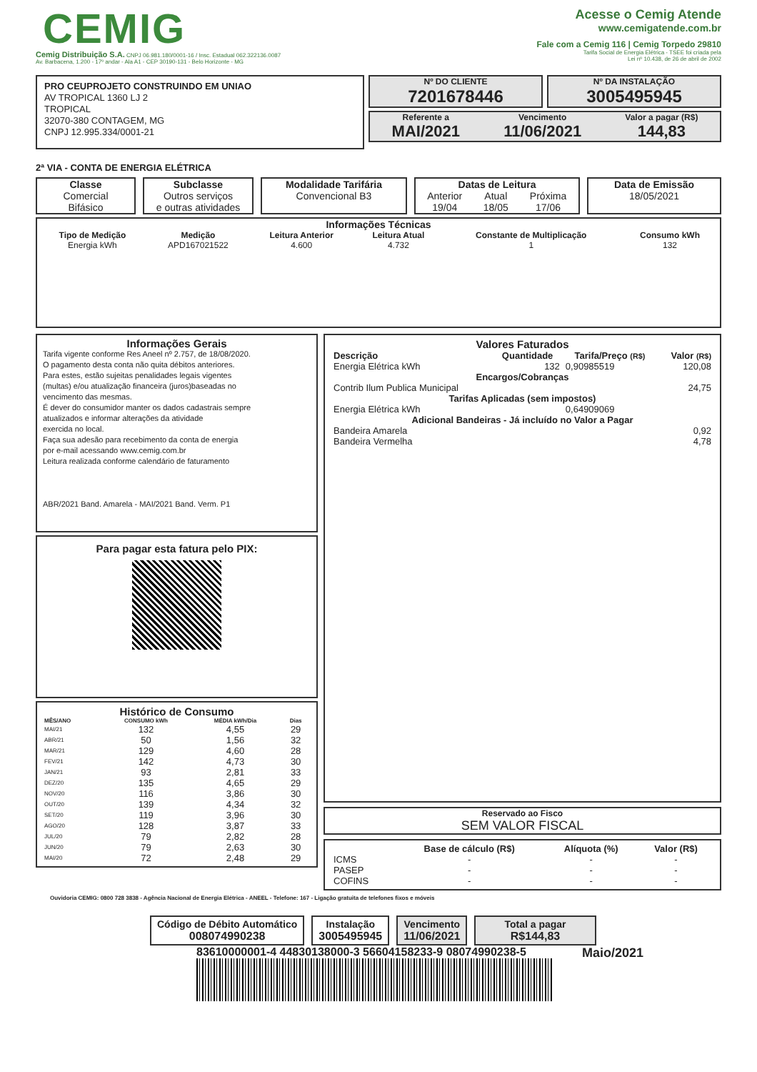CEMIG
Cemig Distribuição S.A. CNPJ 06.981.180/0001-16 / Insc. Estadual 062.322136.0087
Av. Barbacena, 1.200 - 17º andar - Ala A1 - CEP 30190-131 - Belo Horizonte - MG
Acesse o Cemig Atende
www.cemigatende.com.br
Fale com a Cemig 116 | Cemig Torpedo 29810
Tarifa Social de Energia Elétrica - TSEE foi criada pela
Lei nº 10.438, de 26 de abril de 2002
PRO CEUPROJETO CONSTRUINDO EM UNIAO
AV TROPICAL 1360 LJ 2
TROPICAL
32070-380 CONTAGEM, MG
CNPJ 12.995.334/0001-21
Nº DO CLIENTE
7201678446
Nº DA INSTALAÇÃO
3005495945
Referente a
MAI/2021
Vencimento
11/06/2021
Valor a pagar (R$)
144,83
2ª VIA - CONTA DE ENERGIA ELÉTRICA
Classe
Comercial
Bifásico
Subclasse
Outros serviços
e outras atividades
Modalidade Tarifária
Convencional B3
Datas de Leitura
| Anterior | Atual | Próxima |
| 19/04 | 18/05 | 17/06 |
Data de Emissão
18/05/2021
Informações Técnicas
| Tipo de Medição | Medição | Leitura Anterior | Leitura Atual | Constante de Multiplicação | Consumo kWh |
| --- | --- | --- | --- | --- | --- |
| Energia kWh | APD167021522 | 4.600 | 4.732 | 1 | 132 |
Informações Gerais
Tarifa vigente conforme Res Aneel nº 2.757, de 18/08/2020.
O pagamento desta conta não quita débitos anteriores.
Para estes, estão sujeitas penalidades legais vigentes
(multas) e/ou atualização financeira (juros)baseadas no
vencimento das mesmas.
É dever do consumidor manter os dados cadastrais sempre
atualizados e informar alterações da atividade
exercida no local.
Faça sua adesão para recebimento da conta de energia
por e-mail acessando www.cemig.com.br
Leitura realizada conforme calendário de faturamento
ABR/2021 Band. Amarela - MAI/2021 Band. Verm. P1
Para pagar esta fatura pelo PIX:
Histórico de Consumo
| MÊS/ANO | CONSUMO kWh | MÉDIA kWh/Dia | Dias |
| --- | --- | --- | --- |
| MAI/21 | 132 | 4,55 | 29 |
| ABR/21 | 50 | 1,56 | 32 |
| MAR/21 | 129 | 4,60 | 28 |
| FEV/21 | 142 | 4,73 | 30 |
| JAN/21 | 93 | 2,81 | 33 |
| DEZ/20 | 135 | 4,65 | 29 |
| NOV/20 | 116 | 3,86 | 30 |
| OUT/20 | 139 | 4,34 | 32 |
| SET/20 | 119 | 3,96 | 30 |
| AGO/20 | 128 | 3,87 | 33 |
| JUL/20 | 79 | 2,82 | 28 |
| JUN/20 | 79 | 2,63 | 30 |
| MAI/20 | 72 | 2,48 | 29 |
| Valores Faturados | | | |
| --- | --- | --- | --- |
| Descrição | Quantidade | Tarifa/Preço (R$) | Valor (R$) |
| Energia Elétrica kWh | 132 | 0,90985519 | 120,08 |
| Encargos/Cobranças | | | |
| Contrib Ilum Publica Municipal | | | 24,75 |
| Tarifas Aplicadas (sem impostos) | | | |
| Energia Elétrica kWh | | 0,64909069 | |
| Adicional Bandeiras - Já incluído no Valor a Pagar | | | |
| Bandeira Amarela | | | 0,92 |
| Bandeira Vermelha | | | 4,78 |
Reservado ao Fisco
SEM VALOR FISCAL
| | Base de cálculo (R$) | Alíquota (%) | Valor (R$) |
| --- | --- | --- | --- |
| ICMS | - | - | - |
| PASEP | - | - | - |
| COFINS | - | - | - |
Ouvidoria CEMIG: 0800 728 3838 - Agência Nacional de Energia Elétrica - ANEEL - Telefone: 167 - Ligação gratuita de telefones fixos e móveis
Código de Débito Automático
008074990238
Instalação
3005495945
Vencimento
11/06/2021
Total a pagar
R$144,83
83610000001-4 44830138000-3 56604158233-9 08074990238-5
Maio/2021